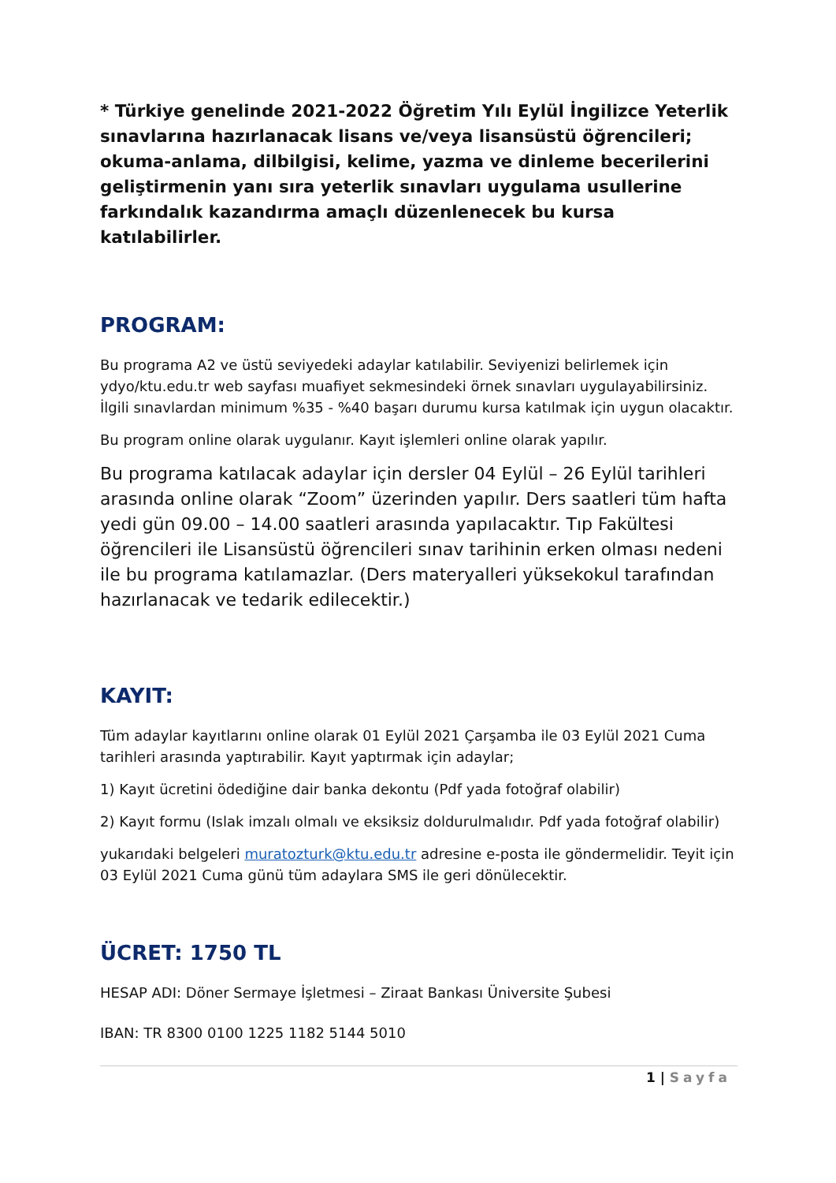* Türkiye genelinde 2021-2022 Öğretim Yılı Eylül İngilizce Yeterlik sınavlarına hazırlanacak lisans ve/veya lisansüstü öğrencileri; okuma-anlama, dilbilgisi, kelime, yazma ve dinleme becerilerini geliştirmenin yanı sıra yeterlik sınavları uygulama usullerine farkındalık kazandırma amaçlı düzenlenecek bu kursa katılabilirler.
PROGRAM:
Bu programa A2 ve üstü seviyedeki adaylar katılabilir. Seviyenizi belirlemek için ydyo/ktu.edu.tr web sayfası muafiyet sekmesindeki örnek sınavları uygulayabilirsiniz. İlgili sınavlardan minimum %35 - %40 başarı durumu kursa katılmak için uygun olacaktır.
Bu program online olarak uygulanır. Kayıt işlemleri online olarak yapılır.
Bu programa katılacak adaylar için dersler 04 Eylül – 26 Eylül tarihleri arasında online olarak “Zoom” üzerinden yapılır. Ders saatleri tüm hafta yedi gün 09.00 – 14.00 saatleri arasında yapılacaktır. Tıp Fakültesi öğrencileri ile Lisansüstü öğrencileri sınav tarihinin erken olması nedeni ile bu programa katılamazlar. (Ders materyalleri yüksekokul tarafından hazırlanacak ve tedarik edilecektir.)
KAYIT:
Tüm adaylar kayıtlarını online olarak 01 Eylül 2021 Çarşamba ile 03 Eylül 2021 Cuma tarihleri arasında yaptırabilir. Kayıt yaptırmak için adaylar;
1) Kayıt ücretini ödediğine dair banka dekontu (Pdf yada fotoğraf olabilir)
2) Kayıt formu (Islak imzalı olmalı ve eksiksiz doldurulmalıdır. Pdf yada fotoğraf olabilir)
yukarıdaki belgeleri muratozturk@ktu.edu.tr adresine e-posta ile göndermelidir. Teyit için 03 Eylül 2021 Cuma günü tüm adaylara SMS ile geri dönülecektir.
ÜCRET: 1750 TL
HESAP ADI: Döner Sermaye İşletmesi – Ziraat Bankası Üniversite Şubesi
IBAN: TR 8300 0100 1225 1182 5144 5010
1 | Sayfa